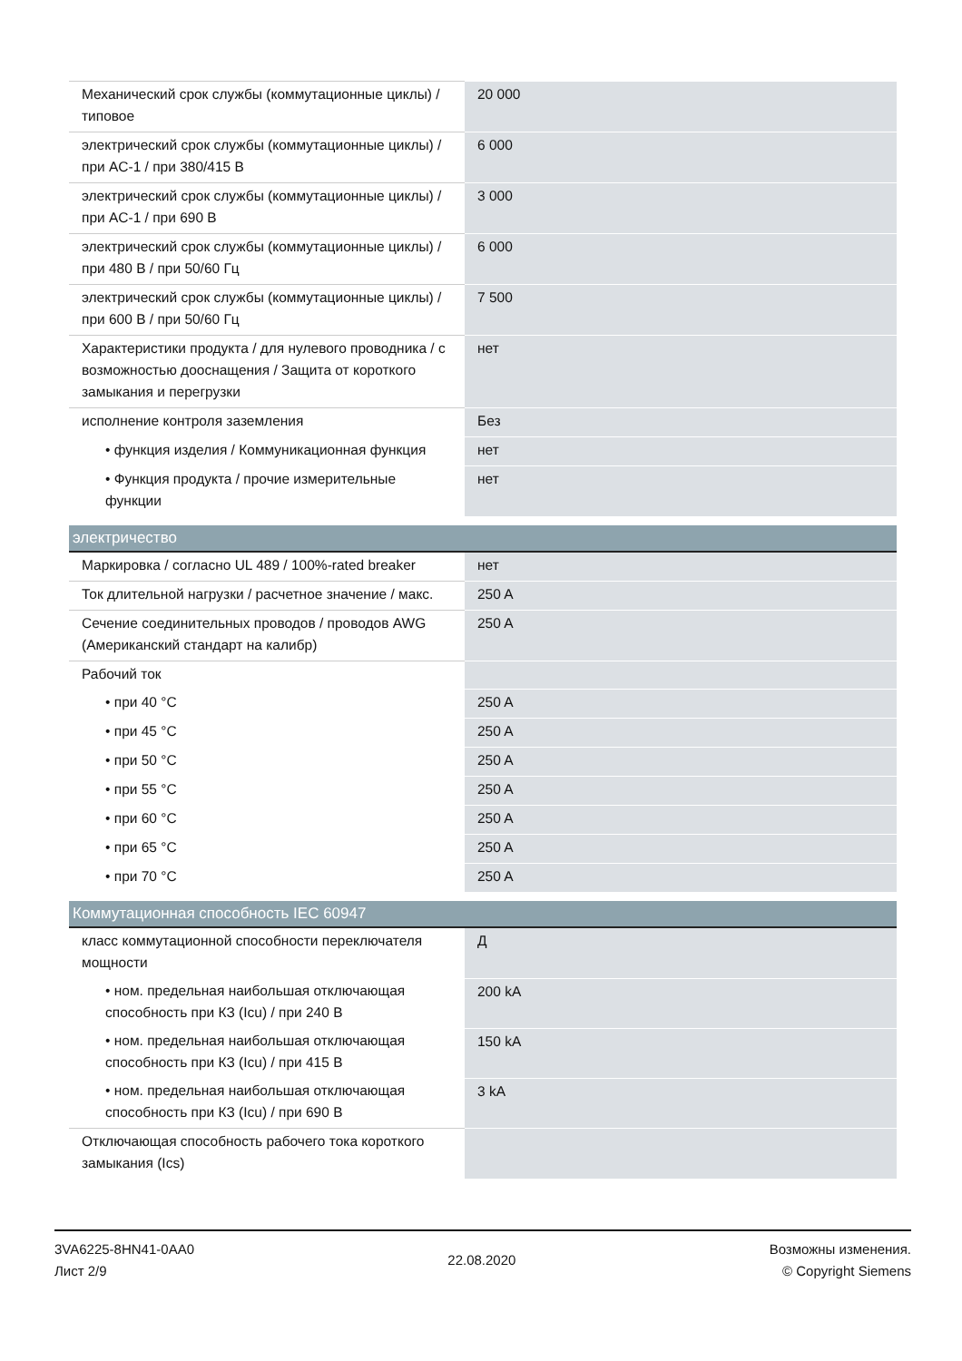| Механический срок службы (коммутационные циклы) / типовое | 20 000 |
| электрический срок службы (коммутационные циклы) / при AC-1 / при 380/415 В | 6 000 |
| электрический срок службы (коммутационные циклы) / при AC-1 / при 690 В | 3 000 |
| электрический срок службы (коммутационные циклы) / при 480 В / при 50/60 Гц | 6 000 |
| электрический срок службы (коммутационные циклы) / при 600 В / при 50/60 Гц | 7 500 |
| Характеристики продукта / для нулевого проводника / с возможностью дооснащения / Защита от короткого замыкания и перегрузки | нет |
| исполнение контроля заземления | Без |
| • функция изделия / Коммуникационная функция | нет |
| • Функция продукта / прочие измерительные функции | нет |
| электричество | |
| Маркировка / согласно UL 489 / 100%-rated breaker | нет |
| Ток длительной нагрузки / расчетное значение / макс. | 250 A |
| Сечение соединительных проводов / проводов AWG (Американский стандарт на калибр) | 250 A |
| Рабочий ток | |
| • при 40 °C | 250 A |
| • при 45 °C | 250 A |
| • при 50 °C | 250 A |
| • при 55 °C | 250 A |
| • при 60 °C | 250 A |
| • при 65 °C | 250 A |
| • при 70 °C | 250 A |
| Коммутационная способность IEC 60947 | |
| класс коммутационной способности переключателя мощности | Д |
| • ном. предельная наибольшая отключающая способность при КЗ (Icu) / при 240 В | 200 kA |
| • ном. предельная наибольшая отключающая способность при КЗ (Icu) / при 415 В | 150 kA |
| • ном. предельная наибольшая отключающая способность при КЗ (Icu) / при 690 В | 3 kA |
| Отключающая способность рабочего тока короткого замыкания (Ics) | |
3VA6225-8HN41-0AA0
Лист 2/9
22.08.2020
Возможны изменения.
© Copyright Siemens